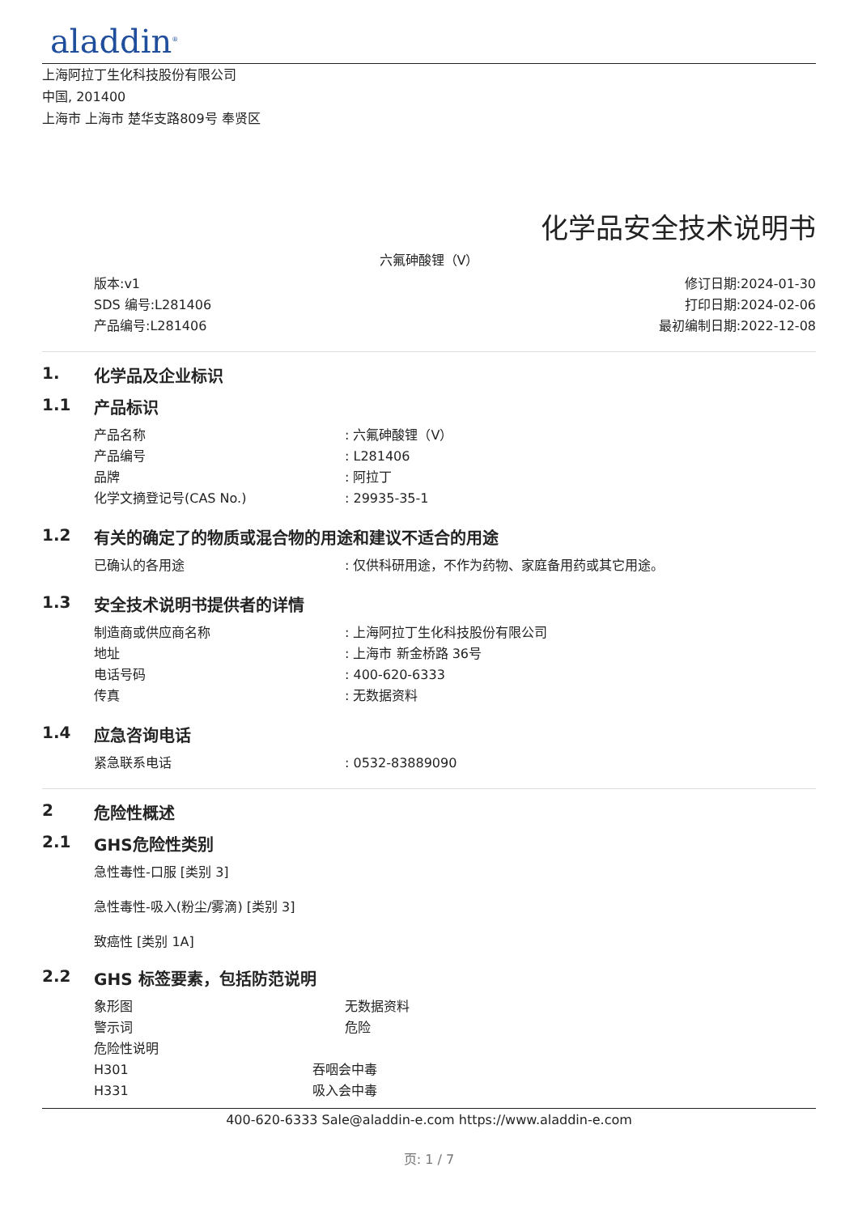aladdin<sup>®</sup>
上海阿拉丁生化科技股份有限公司
中国, 201400
上海市 上海市 楚华支路809号 奉贤区
化学品安全技术说明书
六氟砷酸锂（V）
版本:v1
SDS 编号:L281406
产品编号:L281406
修订日期:2024-01-30
打印日期:2024-02-06
最初编制日期:2022-12-08
1. 化学品及企业标识
1.1 产品标识
| 产品名称 | : 六氟砷酸锂（V） |
| 产品编号 | : L281406 |
| 品牌 | : 阿拉丁 |
| 化学文摘登记号(CAS No.) | : 29935-35-1 |
1.2 有关的确定了的物质或混合物的用途和建议不适合的用途
| 已确认的各用途 | : 仅供科研用途，不作为药物、家庭备用药或其它用途。 |
1.3 安全技术说明书提供者的详情
| 制造商或供应商名称 | : 上海阿拉丁生化科技股份有限公司 |
| 地址 | : 上海市 新金桥路 36号 |
| 电话号码 | : 400-620-6333 |
| 传真 | : 无数据资料 |
1.4 应急咨询电话
| 紧急联系电话 | : 0532-83889090 |
2 危险性概述
2.1 GHS危险性类别
急性毒性-口服 [类别 3]
急性毒性-吸入(粉尘/雾滴) [类别 3]
致癌性 [类别 1A]
2.2 GHS 标签要素，包括防范说明
| 象形图 | 无数据资料 |
| 警示词 | 危险 |
| 危险性说明 | |
| H301 | 吞咽会中毒 |
| H331 | 吸入会中毒 |
400-620-6333 Sale@aladdin-e.com https://www.aladdin-e.com
页: 1 / 7